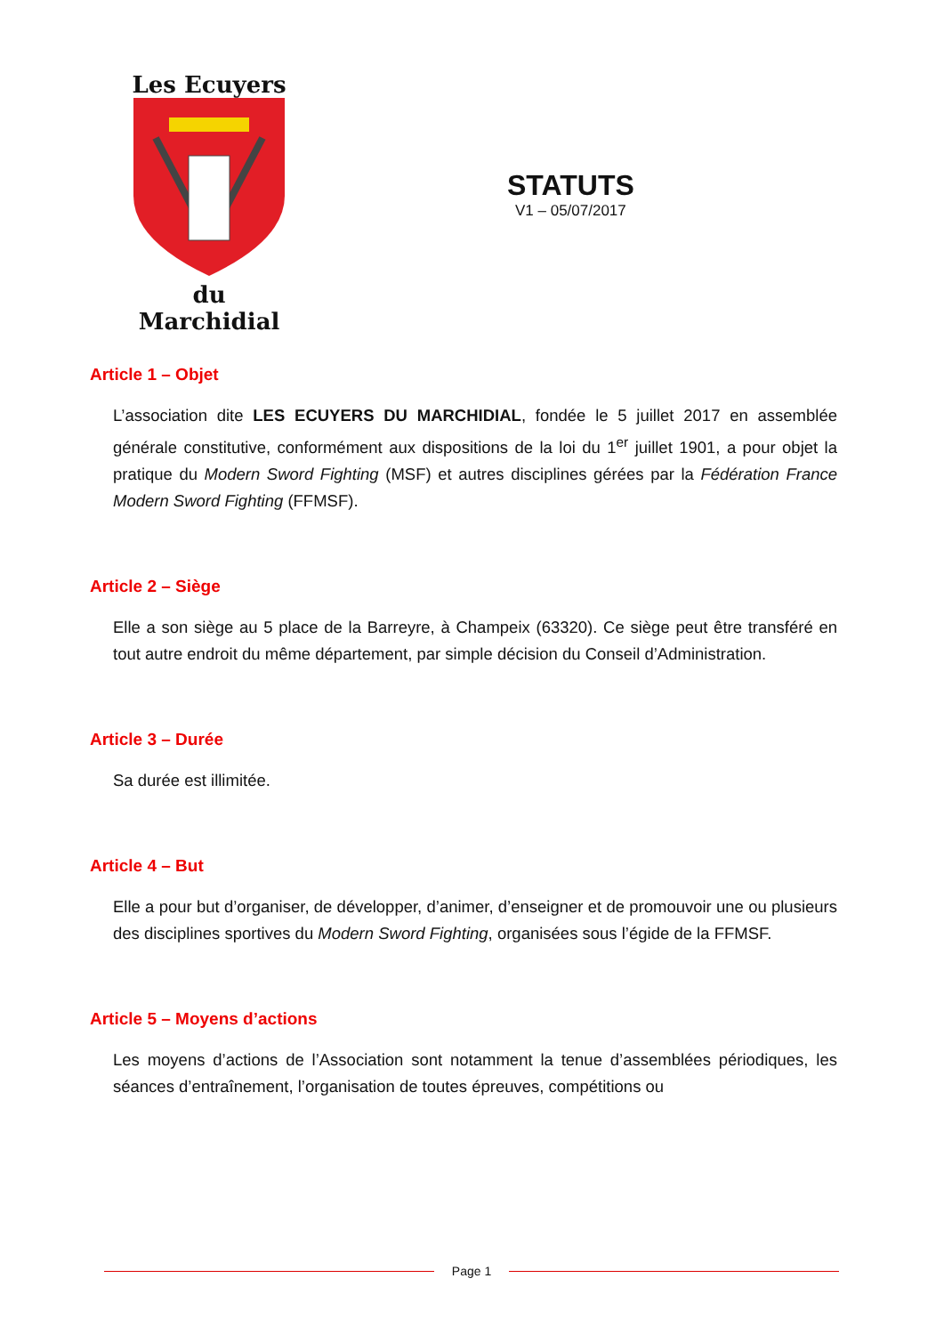Les Ecuyers
du Marchidial
STATUTS
V1 – 05/07/2017
Article 1 – Objet
L’association dite LES ECUYERS DU MARCHIDIAL, fondée le 5 juillet 2017 en assemblée générale constitutive, conformément aux dispositions de la loi du 1<sup>er</sup> juillet 1901, a pour objet la pratique du Modern Sword Fighting (MSF) et autres disciplines gérées par la Fédération France Modern Sword Fighting (FFMSF).
Article 2 – Siège
Elle a son siège au 5 place de la Barreyre, à Champeix (63320). Ce siège peut être transféré en tout autre endroit du même département, par simple décision du Conseil d’Administration.
Article 3 – Durée
Sa durée est illimitée.
Article 4 – But
Elle a pour but d’organiser, de développer, d’animer, d’enseigner et de promouvoir une ou plusieurs des disciplines sportives du Modern Sword Fighting, organisées sous l’égide de la FFMSF.
Article 5 – Moyens d’actions
Les moyens d’actions de l’Association sont notamment la tenue d’assemblées périodiques, les séances d’entraînement, l’organisation de toutes épreuves, compétitions ou
Page 1